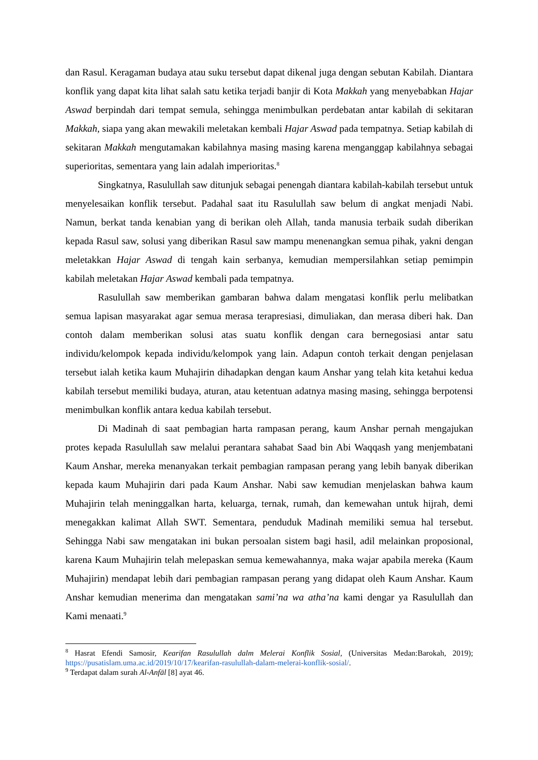dan Rasul. Keragaman budaya atau suku tersebut dapat dikenal juga dengan sebutan Kabilah. Diantara konflik yang dapat kita lihat salah satu ketika terjadi banjir di Kota Makkah yang menyebabkan Hajar Aswad berpindah dari tempat semula, sehingga menimbulkan perdebatan antar kabilah di sekitaran Makkah, siapa yang akan mewakili meletakan kembali Hajar Aswad pada tempatnya. Setiap kabilah di sekitaran Makkah mengutamakan kabilahnya masing masing karena menganggap kabilahnya sebagai superioritas, sementara yang lain adalah imperioritas.<sup>8</sup>
Singkatnya, Rasulullah saw ditunjuk sebagai penengah diantara kabilah-kabilah tersebut untuk menyelesaikan konflik tersebut. Padahal saat itu Rasulullah saw belum di angkat menjadi Nabi. Namun, berkat tanda kenabian yang di berikan oleh Allah, tanda manusia terbaik sudah diberikan kepada Rasul saw, solusi yang diberikan Rasul saw mampu menenangkan semua pihak, yakni dengan meletakkan Hajar Aswad di tengah kain serbanya, kemudian mempersilahkan setiap pemimpin kabilah meletakan Hajar Aswad kembali pada tempatnya.
Rasulullah saw memberikan gambaran bahwa dalam mengatasi konflik perlu melibatkan semua lapisan masyarakat agar semua merasa terapresiasi, dimuliakan, dan merasa diberi hak. Dan contoh dalam memberikan solusi atas suatu konflik dengan cara bernegosiasi antar satu individu/kelompok kepada individu/kelompok yang lain. Adapun contoh terkait dengan penjelasan tersebut ialah ketika kaum Muhajirin dihadapkan dengan kaum Anshar yang telah kita ketahui kedua kabilah tersebut memiliki budaya, aturan, atau ketentuan adatnya masing masing, sehingga berpotensi menimbulkan konflik antara kedua kabilah tersebut.
Di Madinah di saat pembagian harta rampasan perang, kaum Anshar pernah mengajukan protes kepada Rasulullah saw melalui perantara sahabat Saad bin Abi Waqqash yang menjembatani Kaum Anshar, mereka menanyakan terkait pembagian rampasan perang yang lebih banyak diberikan kepada kaum Muhajirin dari pada Kaum Anshar. Nabi saw kemudian menjelaskan bahwa kaum Muhajirin telah meninggalkan harta, keluarga, ternak, rumah, dan kemewahan untuk hijrah, demi menegakkan kalimat Allah SWT. Sementara, penduduk Madinah memiliki semua hal tersebut. Sehingga Nabi saw mengatakan ini bukan persoalan sistem bagi hasil, adil melainkan proposional, karena Kaum Muhajirin telah melepaskan semua kemewahannya, maka wajar apabila mereka (Kaum Muhajirin) mendapat lebih dari pembagian rampasan perang yang didapat oleh Kaum Anshar. Kaum Anshar kemudian menerima dan mengatakan sami’na wa atha’na kami dengar ya Rasulullah dan Kami menaati.<sup>9</sup>
<sup>8</sup> Hasrat Efendi Samosir, Kearifan Rasulullah dalm Melerai Konflik Sosial, (Universitas Medan:Barokah, 2019); https://pusatislam.uma.ac.id/2019/10/17/kearifan-rasulullah-dalam-melerai-konflik-sosial/.
<sup>9</sup> Terdapat dalam surah Al-Anfāl [8] ayat 46.